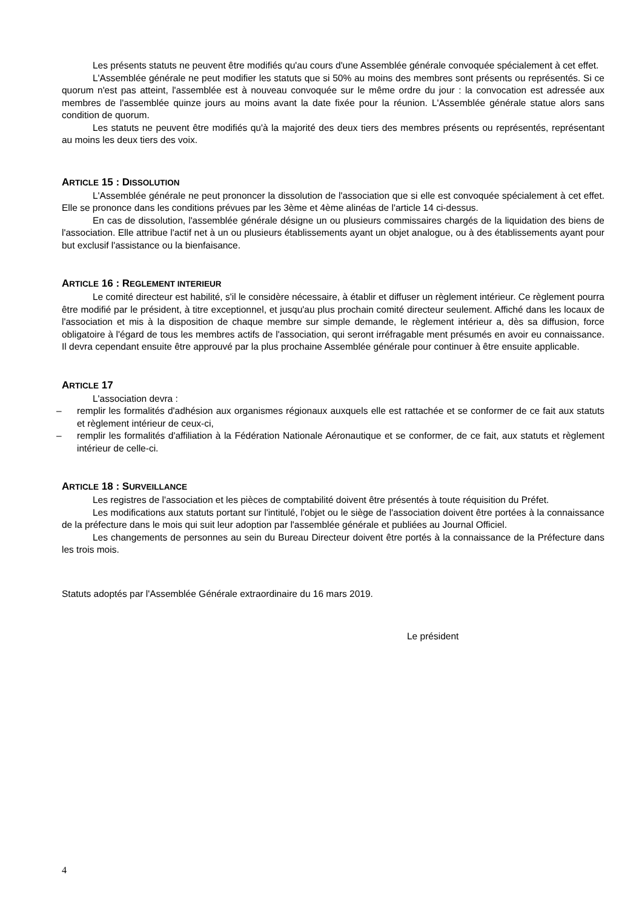Les présents statuts ne peuvent être modifiés qu'au cours d'une Assemblée générale convoquée spécialement à cet effet.
L'Assemblée générale ne peut modifier les statuts que si 50% au moins des membres sont présents ou représentés. Si ce quorum n'est pas atteint, l'assemblée est à nouveau convoquée sur le même ordre du jour : la convocation est adressée aux membres de l'assemblée quinze jours au moins avant la date fixée pour la réunion. L'Assemblée générale statue alors sans condition de quorum.
Les statuts ne peuvent être modifiés qu'à la majorité des deux tiers des membres présents ou représentés, représentant au moins les deux tiers des voix.
ARTICLE 15 : DISSOLUTION
L'Assemblée générale ne peut prononcer la dissolution de l'association que si elle est convoquée spécialement à cet effet. Elle se prononce dans les conditions prévues par les 3ème et 4ème alinéas de l'article 14 ci-dessus.
En cas de dissolution, l'assemblée générale désigne un ou plusieurs commissaires chargés de la liquidation des biens de l'association. Elle attribue l'actif net à un ou plusieurs établissements ayant un objet analogue, ou à des établissements ayant pour but exclusif l'assistance ou la bienfaisance.
ARTICLE 16 : REGLEMENT INTERIEUR
Le comité directeur est habilité, s'il le considère nécessaire, à établir et diffuser un règlement intérieur. Ce règlement pourra être modifié par le président, à titre exceptionnel, et jusqu'au plus prochain comité directeur seulement. Affiché dans les locaux de l'association et mis à la disposition de chaque membre sur simple demande, le règlement intérieur a, dès sa diffusion, force obligatoire à l'égard de tous les membres actifs de l'association, qui seront irréfragable ment présumés en avoir eu connaissance. Il devra cependant ensuite être approuvé par la plus prochaine Assemblée générale pour continuer à être ensuite applicable.
ARTICLE 17
L'association devra :
– remplir les formalités d'adhésion aux organismes régionaux auxquels elle est rattachée et se conformer de ce fait aux statuts et règlement intérieur de ceux-ci,
– remplir les formalités d'affiliation à la Fédération Nationale Aéronautique et se conformer, de ce fait, aux statuts et règlement intérieur de celle-ci.
ARTICLE 18 : SURVEILLANCE
Les registres de l'association et les pièces de comptabilité doivent être présentés à toute réquisition du Préfet.
Les modifications aux statuts portant sur l'intitulé, l'objet ou le siège de l'association doivent être portées à la connaissance de la préfecture dans le mois qui suit leur adoption par l'assemblée générale et publiées au Journal Officiel.
Les changements de personnes au sein du Bureau Directeur doivent être portés à la connaissance de la Préfecture dans les trois mois.
Statuts adoptés par l'Assemblée Générale extraordinaire du 16 mars 2019.
Le président
4